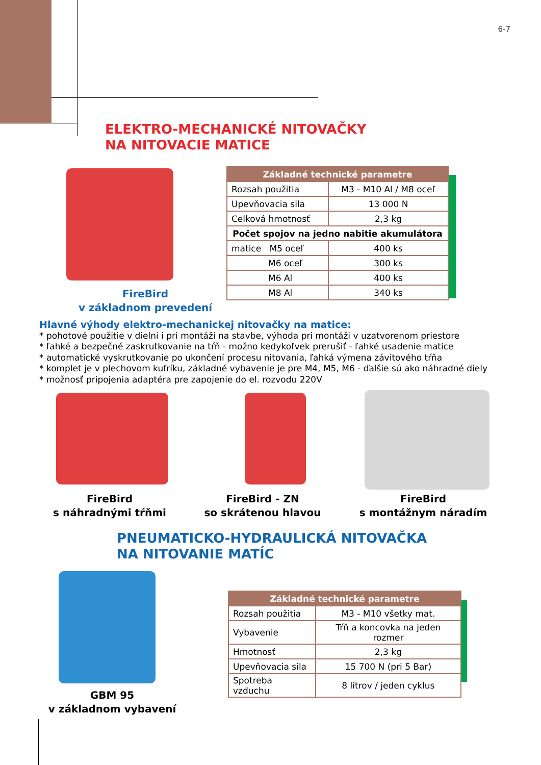6-7
ELEKTRO-MECHANICKÉ NITOVAČKY
NA NITOVACIE MATICE
FireBird
v základnom prevedení
| Základné technické parametre | |
| --- | --- |
| Rozsah použitia | M3 - M10 Al / M8 oceľ |
| Upevňovacia sila | 13 000 N |
| Celková hmotnosť | 2,3 kg |
| Počet spojov na jedno nabitie akumulátora | |
| matice M5 oceľ | 400 ks |
| M6 oceľ | 300 ks |
| M6 Al | 400 ks |
| M8 Al | 340 ks |
Hlavné výhody elektro-mechanickej nitovačky na matice:
* pohotové použitie v dielni i pri montáži na stavbe, výhoda pri montáži v uzatvorenom priestore
* ľahké a bezpečné zaskrutkovanie na tŕň - možno kedykoľvek prerušiť - ľahké usadenie matice
* automatické vyskrutkovanie po ukončení procesu nitovania, ľahká výmena závitového tŕňa
* komplet je v plechovom kufríku, základné vybavenie je pre M4, M5, M6 - ďalšie sú ako náhradné diely
* možnosť pripojenia adaptéra pre zapojenie do el. rozvodu 220V
FireBird
s náhradnými tŕňmi
FireBird - ZN
so skrátenou hlavou
FireBird
s montážnym náradím
PNEUMATICKO-HYDRAULICKÁ NITOVAČKA
NA NITOVANIE MATÍC
GBM 95
v základnom vybavení
| Základné technické parametre | |
| --- | --- |
| Rozsah použitia | M3 - M10 všetky mat. |
| Vybavenie | Tŕň a koncovka na jeden rozmer |
| Hmotnosť | 2,3 kg |
| Upevňovacia sila | 15 700 N (pri 5 Bar) |
| Spotreba vzduchu | 8 litrov / jeden cyklus |